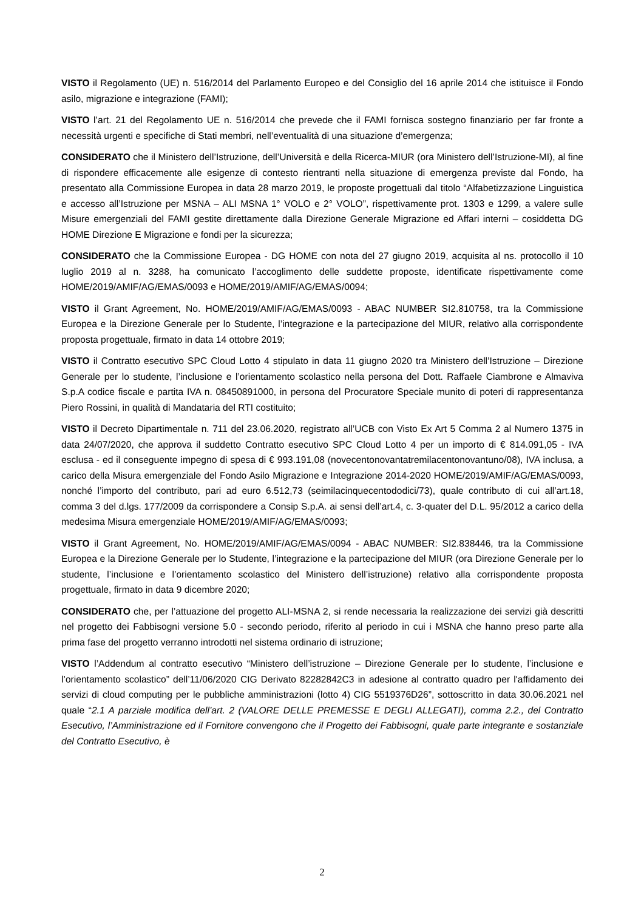VISTO il Regolamento (UE) n. 516/2014 del Parlamento Europeo e del Consiglio del 16 aprile 2014 che istituisce il Fondo asilo, migrazione e integrazione (FAMI);
VISTO l’art. 21 del Regolamento UE n. 516/2014 che prevede che il FAMI fornisca sostegno finanziario per far fronte a necessità urgenti e specifiche di Stati membri, nell’eventualità di una situazione d’emergenza;
CONSIDERATO che il Ministero dell’Istruzione, dell’Università e della Ricerca-MIUR (ora Ministero dell’Istruzione-MI), al fine di rispondere efficacemente alle esigenze di contesto rientranti nella situazione di emergenza previste dal Fondo, ha presentato alla Commissione Europea in data 28 marzo 2019, le proposte progettuali dal titolo “Alfabetizzazione Linguistica e accesso all’Istruzione per MSNA – ALI MSNA 1° VOLO e 2° VOLO”, rispettivamente prot. 1303 e 1299, a valere sulle Misure emergenziali del FAMI gestite direttamente dalla Direzione Generale Migrazione ed Affari interni – cosiddetta DG HOME Direzione E Migrazione e fondi per la sicurezza;
CONSIDERATO che la Commissione Europea - DG HOME con nota del 27 giugno 2019, acquisita al ns. protocollo il 10 luglio 2019 al n. 3288, ha comunicato l’accoglimento delle suddette proposte, identificate rispettivamente come HOME/2019/AMIF/AG/EMAS/0093 e HOME/2019/AMIF/AG/EMAS/0094;
VISTO il Grant Agreement, No. HOME/2019/AMIF/AG/EMAS/0093 - ABAC NUMBER SI2.810758, tra la Commissione Europea e la Direzione Generale per lo Studente, l’integrazione e la partecipazione del MIUR, relativo alla corrispondente proposta progettuale, firmato in data 14 ottobre 2019;
VISTO il Contratto esecutivo SPC Cloud Lotto 4 stipulato in data 11 giugno 2020 tra Ministero dell’Istruzione – Direzione Generale per lo studente, l’inclusione e l’orientamento scolastico nella persona del Dott. Raffaele Ciambrone e Almaviva S.p.A codice fiscale e partita IVA n. 08450891000, in persona del Procuratore Speciale munito di poteri di rappresentanza Piero Rossini, in qualità di Mandataria del RTI costituito;
VISTO il Decreto Dipartimentale n. 711 del 23.06.2020, registrato all’UCB con Visto Ex Art 5 Comma 2 al Numero 1375 in data 24/07/2020, che approva il suddetto Contratto esecutivo SPC Cloud Lotto 4 per un importo di € 814.091,05 - IVA esclusa - ed il conseguente impegno di spesa di € 993.191,08 (novecentonovantatremilacentonovantuno/08), IVA inclusa, a carico della Misura emergenziale del Fondo Asilo Migrazione e Integrazione 2014-2020 HOME/2019/AMIF/AG/EMAS/0093, nonché l’importo del contributo, pari ad euro 6.512,73 (seimilacinquecentododici/73), quale contributo di cui all’art.18, comma 3 del d.lgs. 177/2009 da corrispondere a Consip S.p.A. ai sensi dell’art.4, c. 3-quater del D.L. 95/2012 a carico della medesima Misura emergenziale HOME/2019/AMIF/AG/EMAS/0093;
VISTO il Grant Agreement, No. HOME/2019/AMIF/AG/EMAS/0094 - ABAC NUMBER: SI2.838446, tra la Commissione Europea e la Direzione Generale per lo Studente, l’integrazione e la partecipazione del MIUR (ora Direzione Generale per lo studente, l’inclusione e l’orientamento scolastico del Ministero dell’istruzione) relativo alla corrispondente proposta progettuale, firmato in data 9 dicembre 2020;
CONSIDERATO che, per l’attuazione del progetto ALI-MSNA 2, si rende necessaria la realizzazione dei servizi già descritti nel progetto dei Fabbisogni versione 5.0 - secondo periodo, riferito al periodo in cui i MSNA che hanno preso parte alla prima fase del progetto verranno introdotti nel sistema ordinario di istruzione;
VISTO l’Addendum al contratto esecutivo “Ministero dell’istruzione – Direzione Generale per lo studente, l’inclusione e l’orientamento scolastico” dell’11/06/2020 CIG Derivato 82282842C3 in adesione al contratto quadro per l'affidamento dei servizi di cloud computing per le pubbliche amministrazioni (lotto 4) CIG 5519376D26”, sottoscritto in data 30.06.2021 nel quale “2.1 A parziale modifica dell’art. 2 (VALORE DELLE PREMESSE E DEGLI ALLEGATI), comma 2.2., del Contratto Esecutivo, l’Amministrazione ed il Fornitore convengono che il Progetto dei Fabbisogni, quale parte integrante e sostanziale del Contratto Esecutivo, è
2